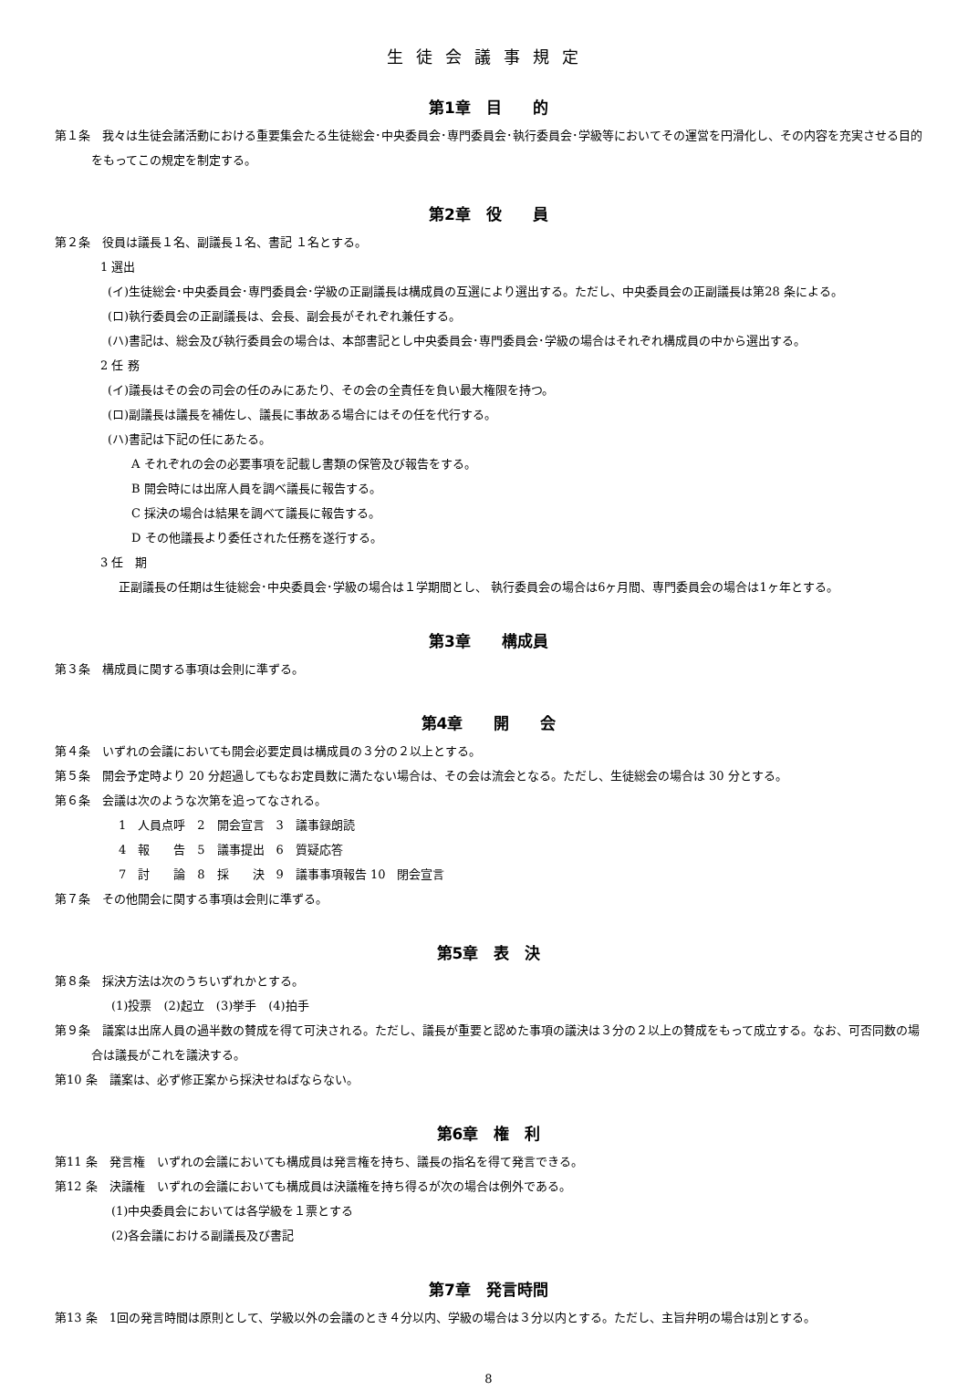生徒会議事規定
第1章　目　　的
第１条　我々は生徒会諸活動における重要集会たる生徒総会･中央委員会･専門委員会･執行委員会･学級等においてその運営を円滑化し、その内容を充実させる目的をもってこの規定を制定する。
第2章　役　　員
第２条　役員は議長１名、副議長１名、書記 １名とする。
1 選出
(イ)生徒総会･中央委員会･専門委員会･学級の正副議長は構成員の互選により選出する。ただし、中央委員会の正副議長は第28 条による。
(ロ)執行委員会の正副議長は、会長、副会長がそれぞれ兼任する。
(ハ)書記は、総会及び執行委員会の場合は、本部書記とし中央委員会･専門委員会･学級の場合はそれぞれ構成員の中から選出する。
2 任 務
(イ)議長はその会の司会の任のみにあたり、その会の全責任を負い最大権限を持つ。
(ロ)副議長は議長を補佐し、議長に事故ある場合にはその任を代行する。
(ハ)書記は下記の任にあたる。
A それぞれの会の必要事項を記載し書類の保管及び報告をする。
B 開会時には出席人員を調べ議長に報告する。
C 採決の場合は結果を調べて議長に報告する。
D その他議長より委任された任務を遂行する。
3 任　期
正副議長の任期は生徒総会･中央委員会･学級の場合は１学期間とし、 執行委員会の場合は6ヶ月間、専門委員会の場合は1ヶ年とする。
第3章　　構成員
第３条　構成員に関する事項は会則に準ずる。
第4章　　開　　会
第４条　いずれの会議においても開会必要定員は構成員の３分の２以上とする。
第５条　開会予定時より 20 分超過してもなお定員数に満たない場合は、その会は流会となる。ただし、生徒総会の場合は 30 分とする。
第６条　会議は次のような次第を追ってなされる。
1　人員点呼　2　開会宣言　3　議事録朗読
4　報　　告　5　議事提出　6　質疑応答
7　討　　論　8　採　　決　9　議事事項報告 10　閉会宣言
第７条　その他開会に関する事項は会則に準ずる。
第5章　表　決
第８条　採決方法は次のうちいずれかとする。
(1)投票　(2)起立　(3)挙手　(4)拍手
第９条　議案は出席人員の過半数の賛成を得て可決される。ただし、議長が重要と認めた事項の議決は３分の２以上の賛成をもって成立する。なお、可否同数の場合は議長がこれを議決する。
第10 条　議案は、必ず修正案から採決せねばならない。
第6章　権　利
第11 条　発言権　いずれの会議においても構成員は発言権を持ち、議長の指名を得て発言できる。
第12 条　決議権　いずれの会議においても構成員は決議権を持ち得るが次の場合は例外である。
(1)中央委員会においては各学級を１票とする
(2)各会議における副議長及び書記
第7章　発言時間
第13 条　1回の発言時間は原則として、学級以外の会議のとき４分以内、学級の場合は３分以内とする。ただし、主旨弁明の場合は別とする。
8